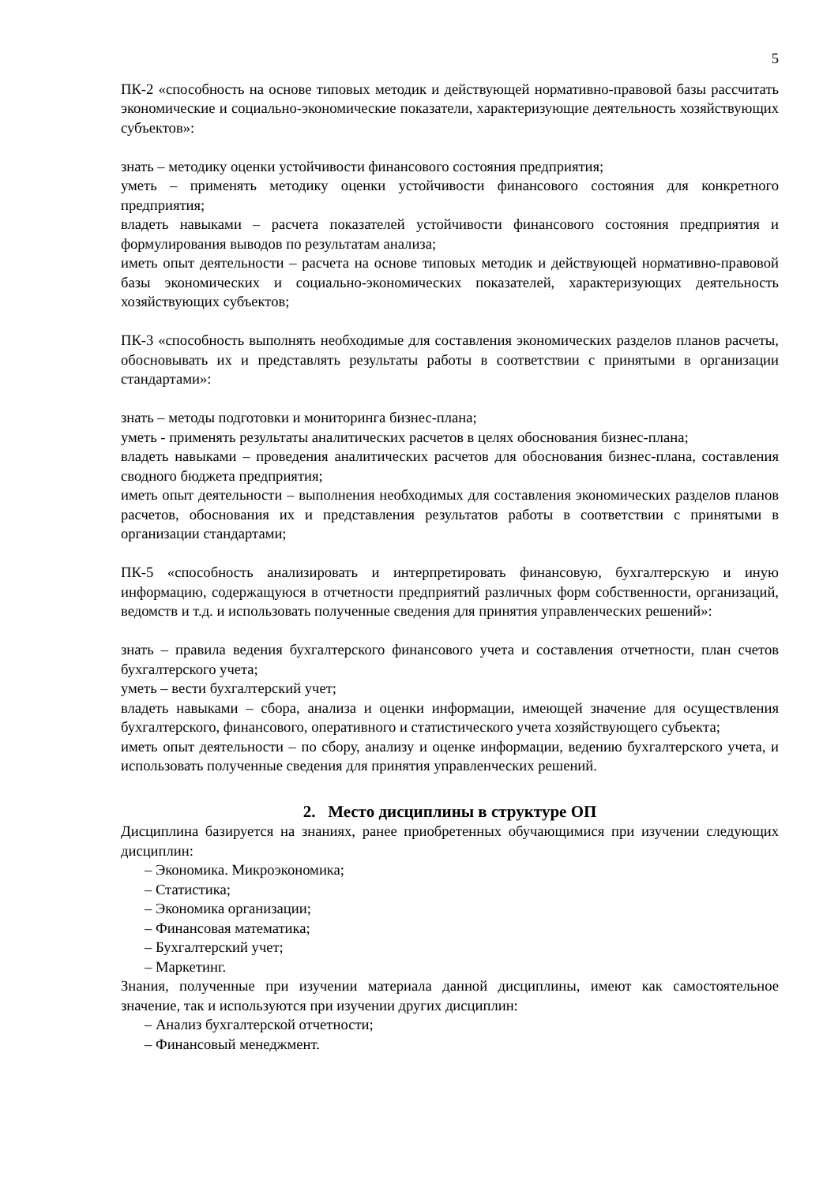5
ПК-2 «способность на основе типовых методик и действующей нормативно-правовой базы рассчитать экономические и социально-экономические показатели, характеризующие деятельность хозяйствующих субъектов»:
знать – методику оценки устойчивости финансового состояния предприятия;
уметь – применять методику оценки устойчивости финансового состояния для конкретного предприятия;
владеть навыками – расчета показателей устойчивости финансового состояния предприятия и формулирования выводов по результатам анализа;
иметь опыт деятельности – расчета на основе типовых методик и действующей нормативно-правовой базы экономических и социально-экономических показателей, характеризующих деятельность хозяйствующих субъектов;
ПК-3 «способность выполнять необходимые для составления экономических разделов планов расчеты, обосновывать их и представлять результаты работы в соответствии с принятыми в организации стандартами»:
знать – методы подготовки и мониторинга бизнес-плана;
уметь - применять результаты аналитических расчетов в целях обоснования бизнес-плана;
владеть навыками – проведения аналитических расчетов для обоснования бизнес-плана, составления сводного бюджета предприятия;
иметь опыт деятельности – выполнения необходимых для составления экономических разделов планов расчетов, обоснования их и представления результатов работы в соответствии с принятыми в организации стандартами;
ПК-5 «способность анализировать и интерпретировать финансовую, бухгалтерскую и иную информацию, содержащуюся в отчетности предприятий различных форм собственности, организаций, ведомств и т.д. и использовать полученные сведения для принятия управленческих решений»:
знать – правила ведения бухгалтерского финансового учета и составления отчетности, план счетов бухгалтерского учета;
уметь – вести бухгалтерский учет;
владеть навыками – сбора, анализа и оценки информации, имеющей значение для осуществления бухгалтерского, финансового, оперативного и статистического учета хозяйствующего субъекта;
иметь опыт деятельности – по сбору, анализу и оценке информации, ведению бухгалтерского учета, и использовать полученные сведения для принятия управленческих решений.
2. Место дисциплины в структуре ОП
Дисциплина базируется на знаниях, ранее приобретенных обучающимися при изучении следующих дисциплин:
– Экономика. Микроэкономика;
– Статистика;
– Экономика организации;
– Финансовая математика;
– Бухгалтерский учет;
– Маркетинг.
Знания, полученные при изучении материала данной дисциплины, имеют как самостоятельное значение, так и используются при изучении других дисциплин:
– Анализ бухгалтерской отчетности;
– Финансовый менеджмент.